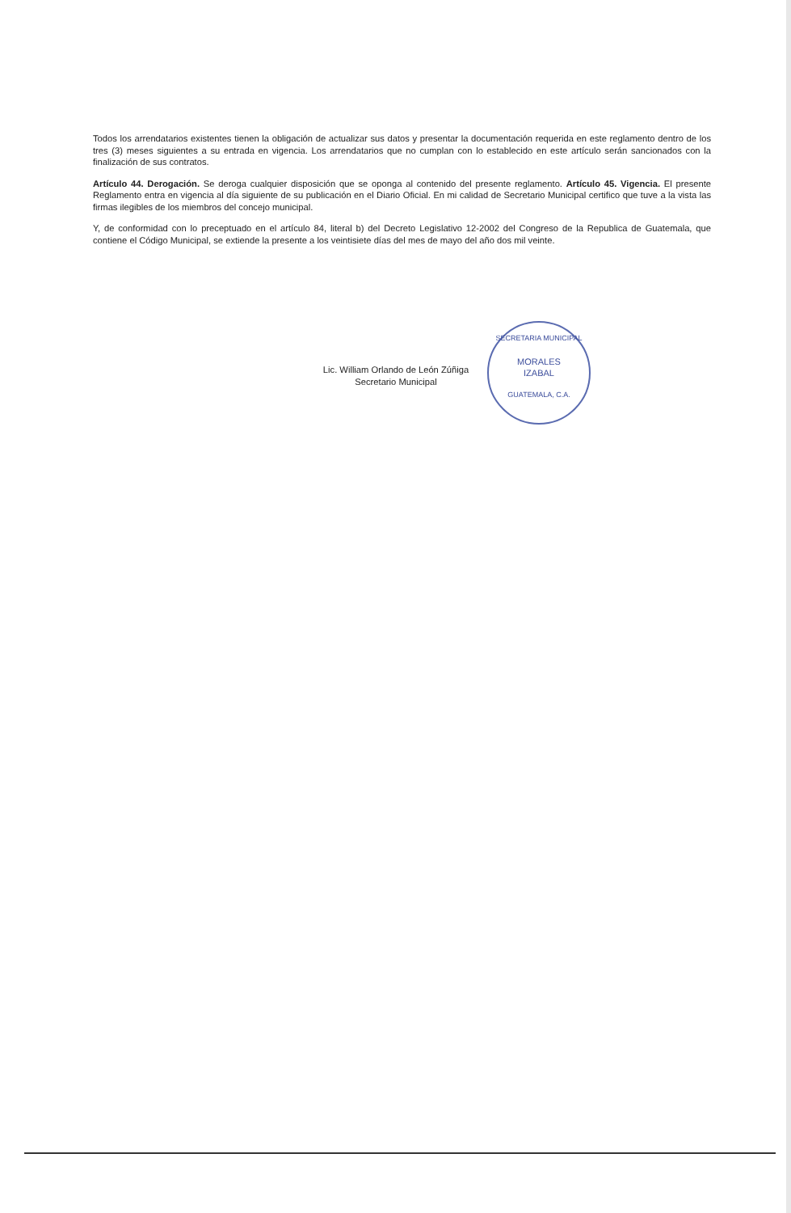Todos los arrendatarios existentes tienen la obligación de actualizar sus datos y presentar la documentación requerida en este reglamento dentro de los tres (3) meses siguientes a su entrada en vigencia. Los arrendatarios que no cumplan con lo establecido en este artículo serán sancionados con la finalización de sus contratos.
Artículo 44. Derogación. Se deroga cualquier disposición que se oponga al contenido del presente reglamento. Artículo 45. Vigencia. El presente Reglamento entra en vigencia al día siguiente de su publicación en el Diario Oficial. En mi calidad de Secretario Municipal certifico que tuve a la vista las firmas ilegibles de los miembros del concejo municipal.
Y, de conformidad con lo preceptuado en el artículo 84, literal b) del Decreto Legislativo 12-2002 del Congreso de la Republica de Guatemala, que contiene el Código Municipal, se extiende la presente a los veintisiete días del mes de mayo del año dos mil veinte.
Lic. William Orlando de León Zúñiga
Secretario Municipal
SECRETARIA MUNICIPAL
MORALES
IZABAL
GUATEMALA, C.A.